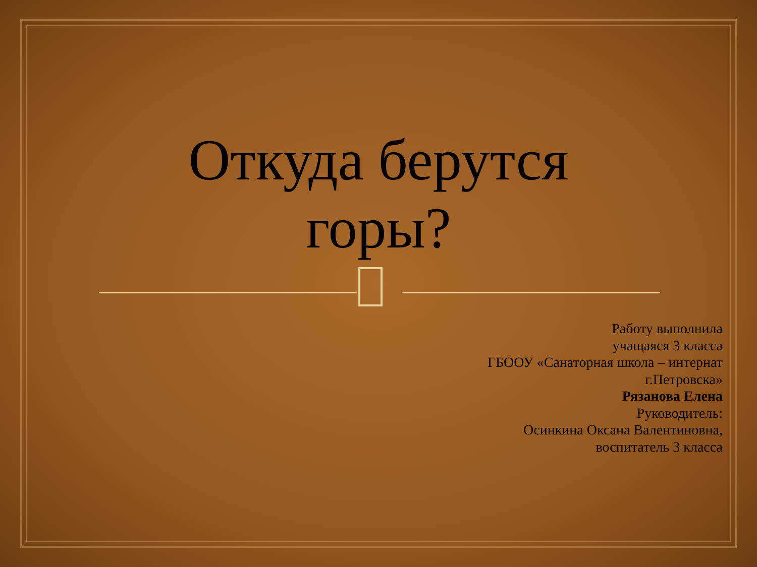Откуда берутся
горы?
Работу выполнила
учащаяся 3 класса
ГБООУ «Санаторная школа – интернат
г.Петровска»
Рязанова Елена
Руководитель:
Осинкина Оксана Валентиновна,
воспитатель 3 класса